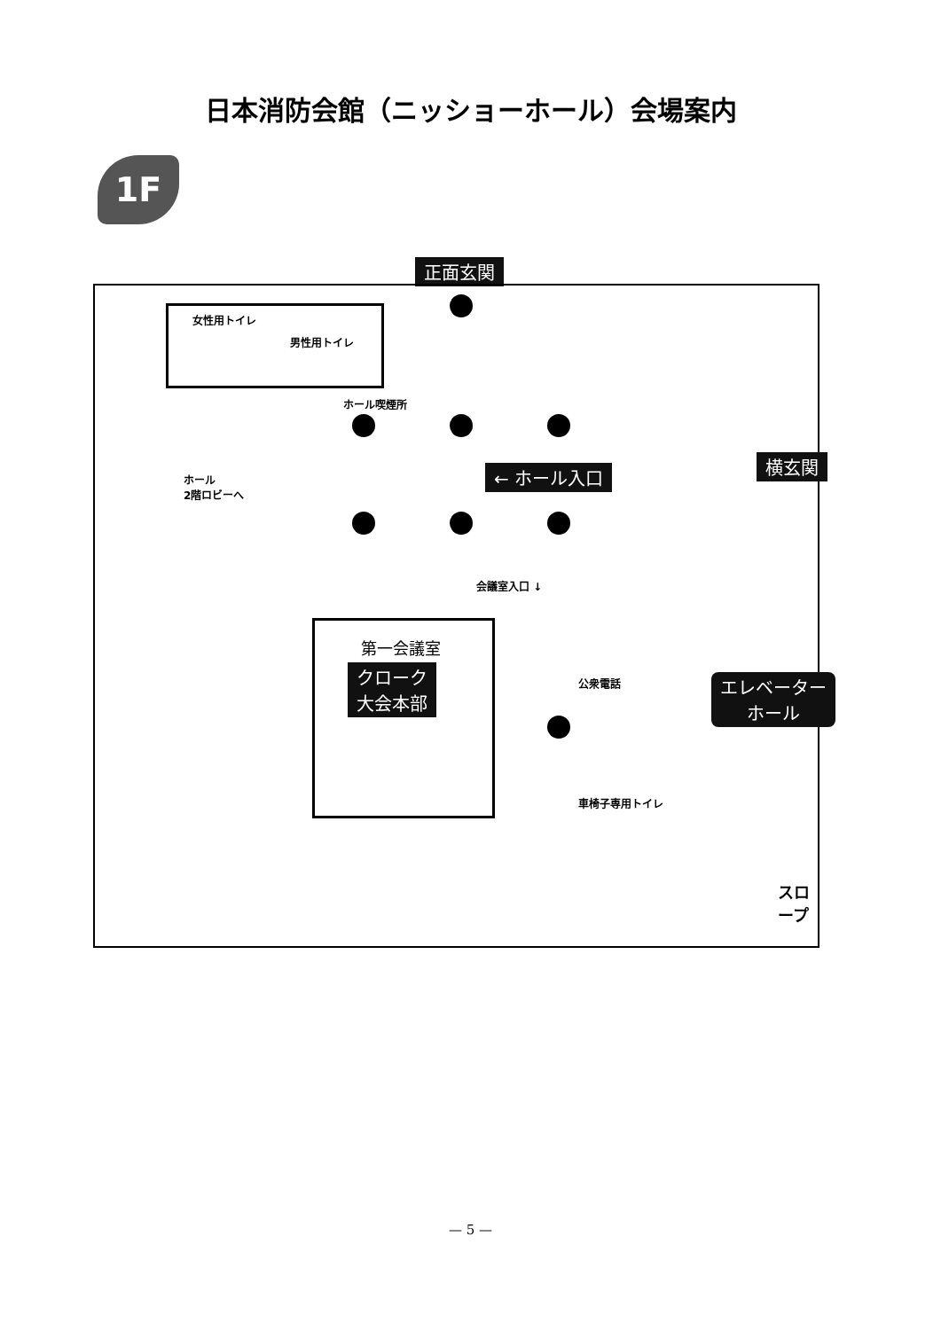日本消防会館（ニッショーホール）会場案内
1F
正面玄関
女性用トイレ
男性用トイレ
ホール喫煙所
ホール
2階ロビーへ
会議室入口 ↓
公衆電話
車椅子専用トイレ
第一会議室
クローク
大会本部
← ホール入口
スロープ
横玄関
エレベーター
ホール
— 5 —